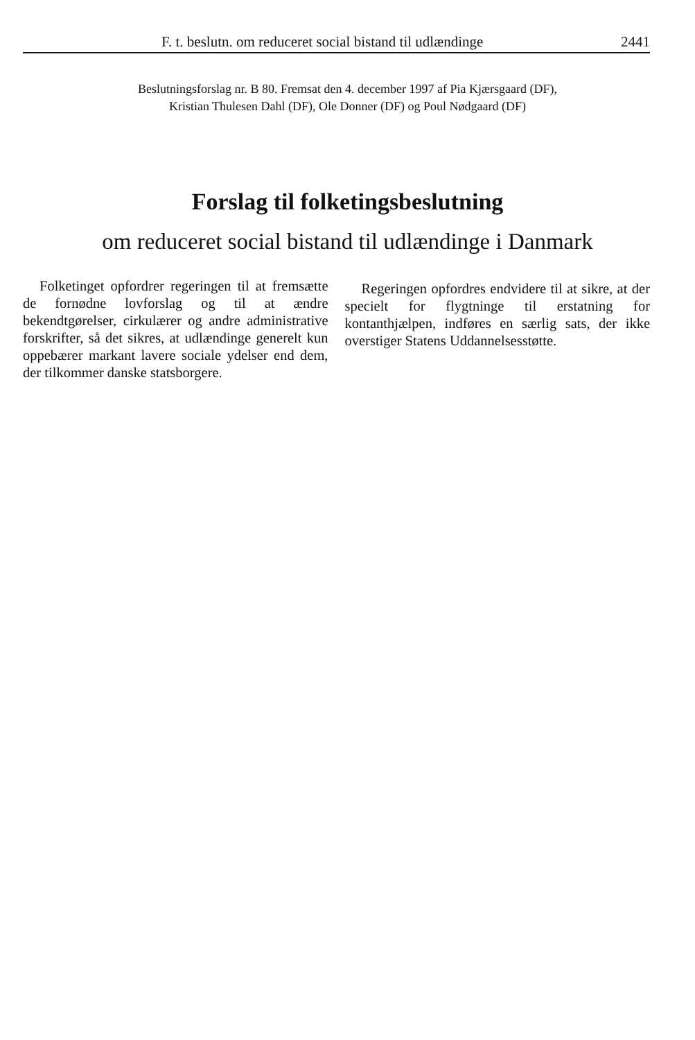F. t. beslutn. om reduceret social bistand til udlændinge 2441
Beslutningsforslag nr. B 80. Fremsat den 4. december 1997 af Pia Kjærsgaard (DF),
Kristian Thulesen Dahl (DF), Ole Donner (DF) og Poul Nødgaard (DF)
Forslag til folketingsbeslutning
om reduceret social bistand til udlændinge i Danmark
Folketinget opfordrer regeringen til at fremsætte de fornødne lovforslag og til at ændre bekendtgørelser, cirkulærer og andre administrative forskrifter, så det sikres, at udlændinge generelt kun oppebærer markant lavere sociale ydelser end dem, der tilkommer danske statsborgere.
Regeringen opfordres endvidere til at sikre, at der specielt for flygtninge til erstatning for kontanthjælpen, indføres en særlig sats, der ikke overstiger Statens Uddannelsesstøtte.